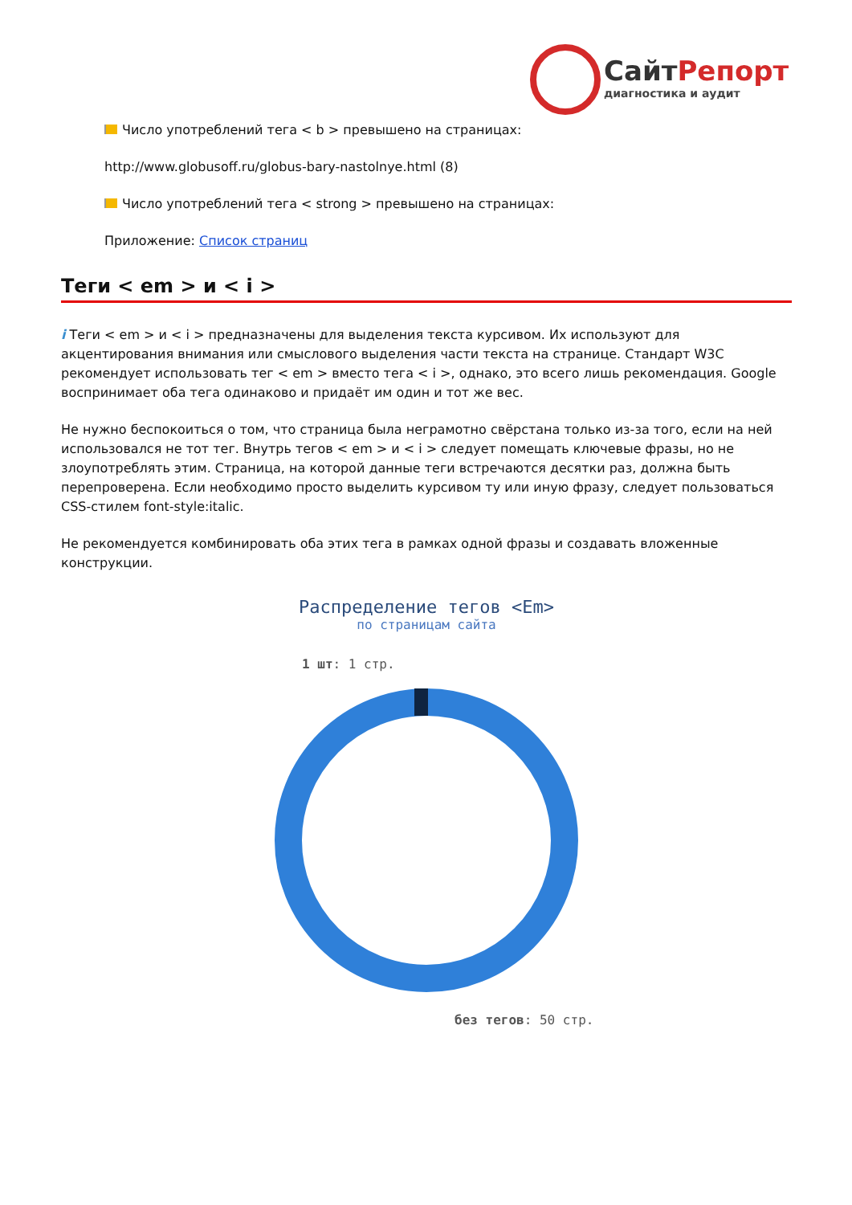СайтРепорт
диагностика и аудит
Число употреблений тега < b > превышено на страницах:
http://www.globusoff.ru/globus-bary-nastolnye.html (8)
Число употреблений тега < strong > превышено на страницах:
Приложение: Список страниц
Теги < em > и < i >
i Теги < em > и < i > предназначены для выделения текста курсивом. Их используют для акцентирования внимания или смыслового выделения части текста на странице. Стандарт W3C рекомендует использовать тег < em > вместо тега < i >, однако, это всего лишь рекомендация. Google воспринимает оба тега одинаково и придаёт им один и тот же вес.
Не нужно беспокоиться о том, что страница была неграмотно свёрстана только из-за того, если на ней использовался не тот тег. Внутрь тегов < em > и < i > следует помещать ключевые фразы, но не злоупотреблять этим. Страница, на которой данные теги встречаются десятки раз, должна быть перепроверена. Если необходимо просто выделить курсивом ту или иную фразу, следует пользоваться CSS-стилем font-style:italic.
Не рекомендуется комбинировать оба этих тега в рамках одной фразы и создавать вложенные конструкции.
Распределение тегов <Em>
по страницам сайта
1 шт: 1 стр.
без тегов: 50 стр.